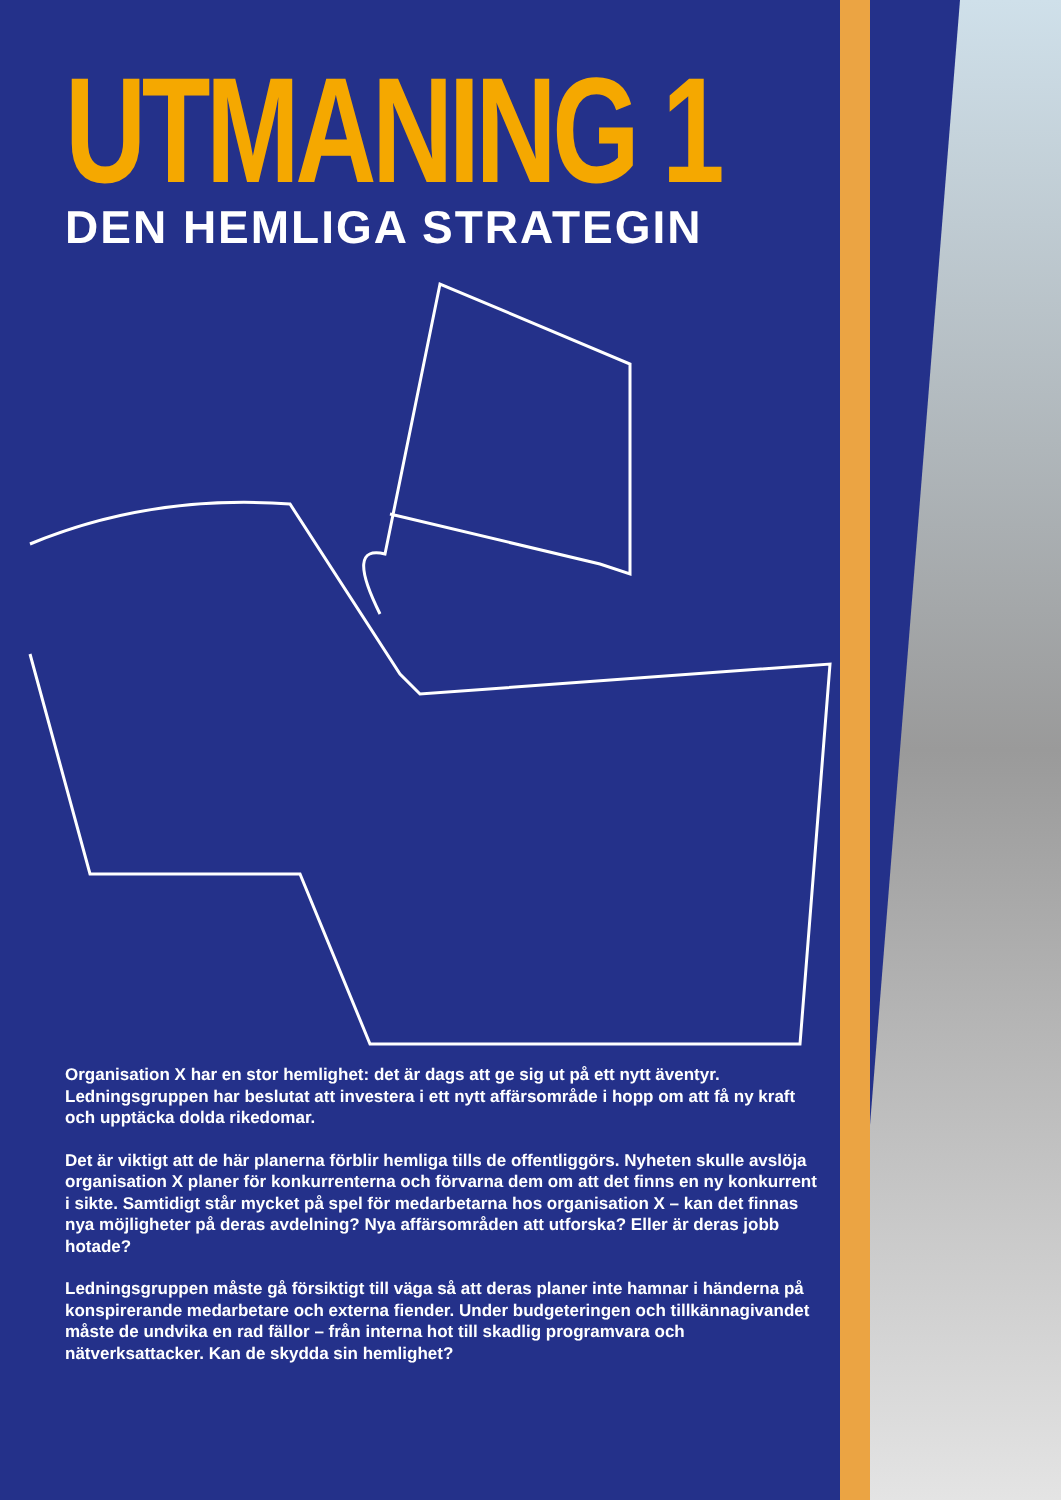UTMANING 1
DEN HEMLIGA STRATEGIN
Organisation X har en stor hemlighet: det är dags att ge sig ut på ett nytt äventyr. Ledningsgruppen har beslutat att investera i ett nytt affärsområde i hopp om att få ny kraft och upptäcka dolda rikedomar.
Det är viktigt att de här planerna förblir hemliga tills de offentliggörs. Nyheten skulle avslöja organisation X planer för konkurrenterna och förvarna dem om att det finns en ny konkurrent i sikte. Samtidigt står mycket på spel för medarbetarna hos organisation X – kan det finnas nya möjligheter på deras avdelning? Nya affärsområden att utforska? Eller är deras jobb hotade?
Ledningsgruppen måste gå försiktigt till väga så att deras planer inte hamnar i händerna på konspirerande medarbetare och externa fiender. Under budgeteringen och tillkännagivandet måste de undvika en rad fällor – från interna hot till skadlig programvara och nätverksattacker. Kan de skydda sin hemlighet?